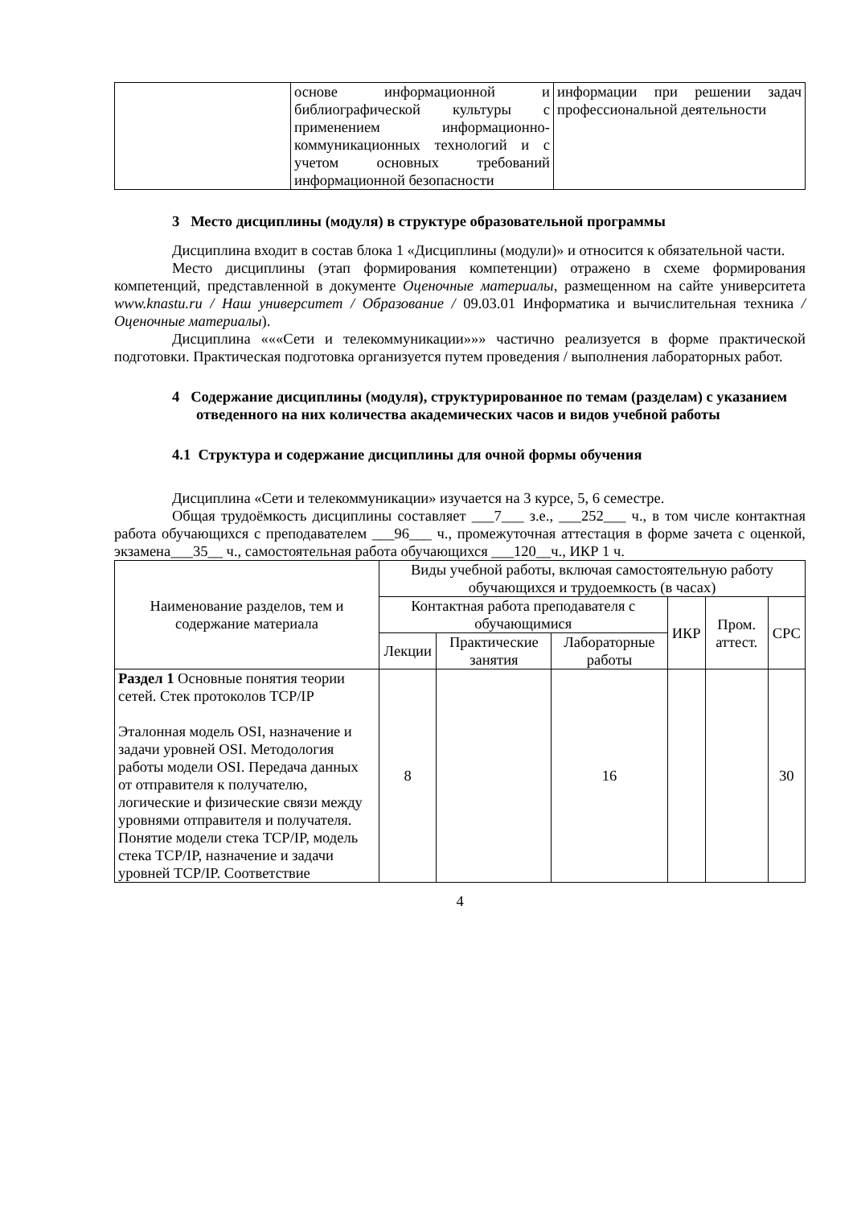| | основе информационной и библиографической культуры с применением информационно-коммуникационных технологий и с учетом основных требований информационной безопасности | информации при решении задач профессиональной деятельности |
3 Место дисциплины (модуля) в структуре образовательной программы
Дисциплина входит в состав блока 1 «Дисциплины (модули)» и относится к обязательной части.
Место дисциплины (этап формирования компетенции) отражено в схеме формирования компетенций, представленной в документе Оценочные материалы, размещенном на сайте университета www.knastu.ru / Наш университет / Образование / 09.03.01 Информатика и вычислительная техника /Оценочные материалы).
Дисциплина «««Сети и телекоммуникации»»» частично реализуется в форме практической подготовки. Практическая подготовка организуется путем проведения / выполнения лабораторных работ.
4 Содержание дисциплины (модуля), структурированное по темам (разделам) с указанием отведенного на них количества академических часов и видов учебной работы
4.1 Структура и содержание дисциплины для очной формы обучения
Дисциплина «Сети и телекоммуникации» изучается на 3 курсе, 5, 6 семестре.
Общая трудоёмкость дисциплины составляет ___7___ з.е., ___252___ ч., в том числе контактная работа обучающихся с преподавателем ___96___ ч., промежуточная аттестация в форме зачета с оценкой, экзамена___35__ ч., самостоятельная работа обучающихся ___120__ч., ИКР 1 ч.
| Наименование разделов, тем и содержание материала | Виды учебной работы, включая самостоятельную работу обучающихся и трудоемкость (в часах) | | | | | |
| --- | --- | --- | --- | --- | --- | --- |
| | Контактная работа преподавателя с обучающимися | | | ИКР | Пром. аттест. | СРС |
| | Лекции | Практические занятия | Лабораторные работы | | | |
| Раздел 1 Основные понятия теории сетей. Стек протоколов TCP/IP Эталонная модель OSI, назначение и задачи уровней OSI. Методология работы модели OSI. Передача данных от отправителя к получателю, логические и физические связи между уровнями отправителя и получателя. Понятие модели стека TCP/IP, модель стека TCP/IP, назначение и задачи уровней TCP/IP. Соответствие | 8 | | 16 | | | 30 |
4